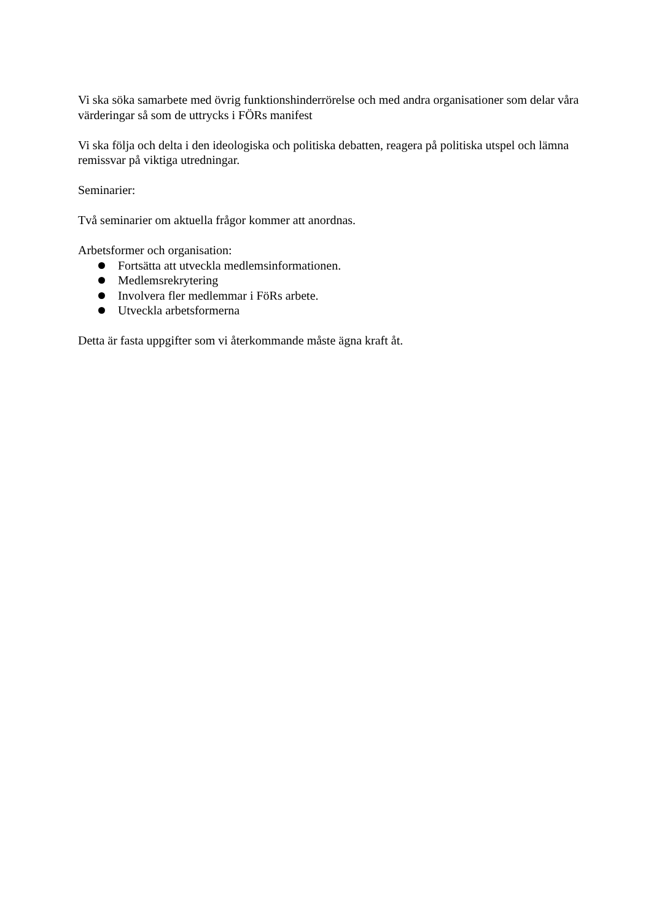Vi ska söka samarbete med övrig funktionshinderrörelse och med andra organisationer som delar våra värderingar så som de uttrycks i FÖRs manifest
Vi ska följa och delta i den ideologiska och politiska debatten, reagera på politiska utspel och lämna remissvar på viktiga utredningar.
Seminarier:
Två seminarier om aktuella frågor kommer att anordnas.
Arbetsformer och organisation:
Fortsätta att utveckla medlemsinformationen.
Medlemsrekrytering
Involvera fler medlemmar i FöRs arbete.
Utveckla arbetsformerna
Detta är fasta uppgifter som vi återkommande måste ägna kraft åt.